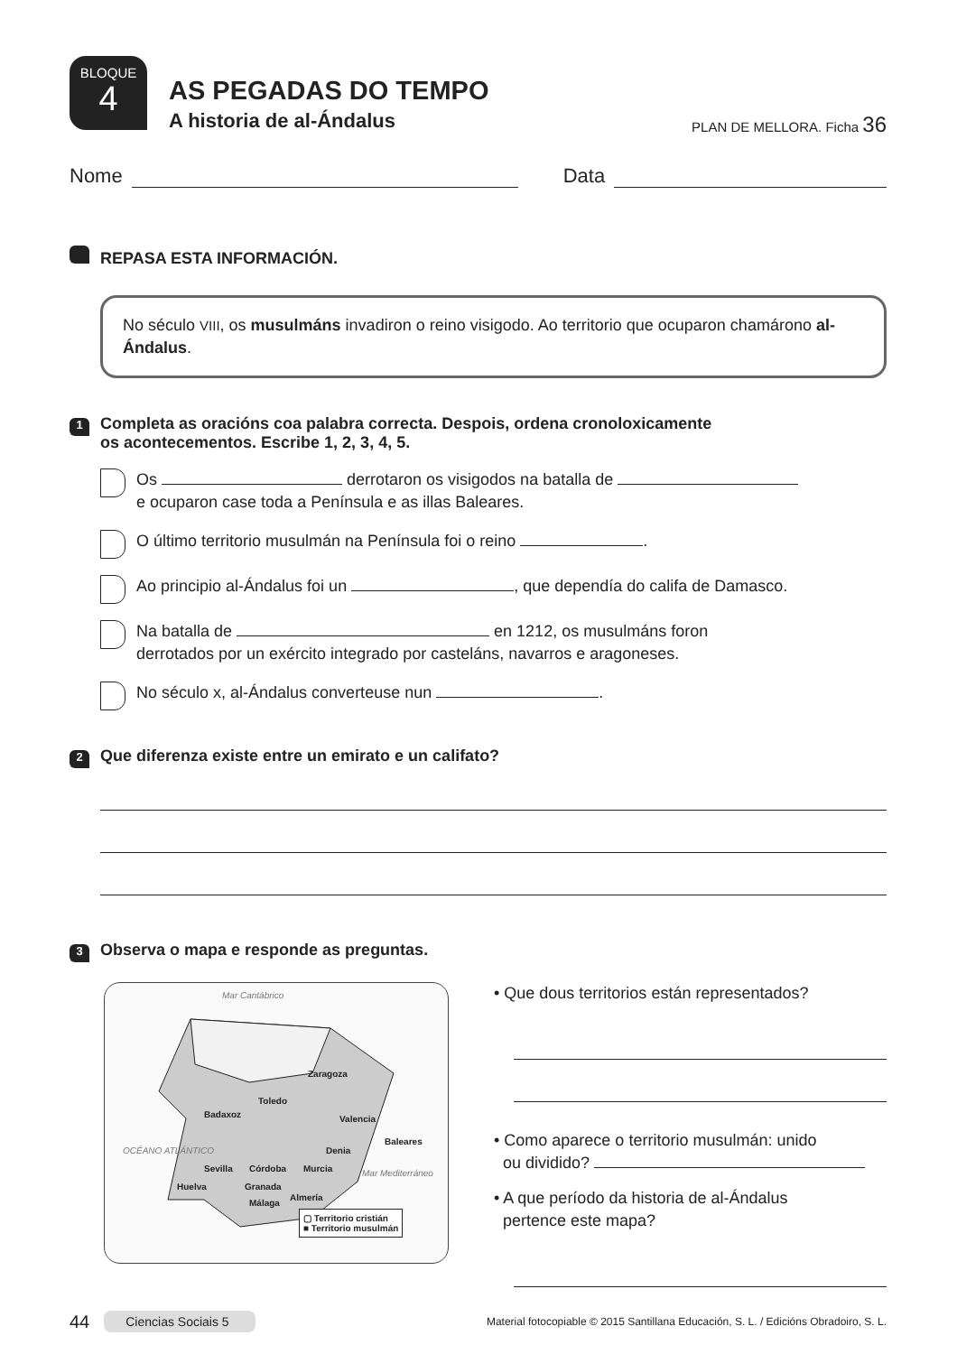BLOQUE
4
AS PEGADAS DO TEMPO
A historia de al-Ándalus
PLAN DE MELLORA. Ficha 36
Nome Data
REPASA ESTA INFORMACIÓN.
No século VIII, os musulmáns invadiron o reino visigodo. Ao territorio que ocuparon chamárono al-Ándalus.
1
Completa as oracións coa palabra correcta. Despois, ordena cronoloxicamente
os acontecementos. Escribe 1, 2, 3, 4, 5.
Os derrotaron os visigodos na batalla de
e ocuparon case toda a Península e as illas Baleares.
O último territorio musulmán na Península foi o reino .
Ao principio al-Ándalus foi un , que dependía do califa de Damasco.
Na batalla de en 1212, os musulmáns foron
derrotados por un exército integrado por casteláns, navarros e aragoneses.
No século x, al-Ándalus converteuse nun .
2
Que diferenza existe entre un emirato e un califato?
3
Observa o mapa e responde as preguntas.
Mar Cantábrico
Badaxoz
Toledo
Zaragoza
Valencia
Baleares
Denia
Sevilla Córdoba Murcia
Huelva Granada
Almería
Málaga
Mar Mediterráneo
OCÉANO ATLÁNTICO
▢ Territorio cristián
■ Territorio musulmán
• Que dous territorios están representados?
• Como aparece o territorio musulmán: unido
ou dividido?
• A que período da historia de al-Ándalus
pertence este mapa?
44 Ciencias Sociais 5 Material fotocopiable © 2015 Santillana Educación, S. L. / Edicións Obradoiro, S. L.